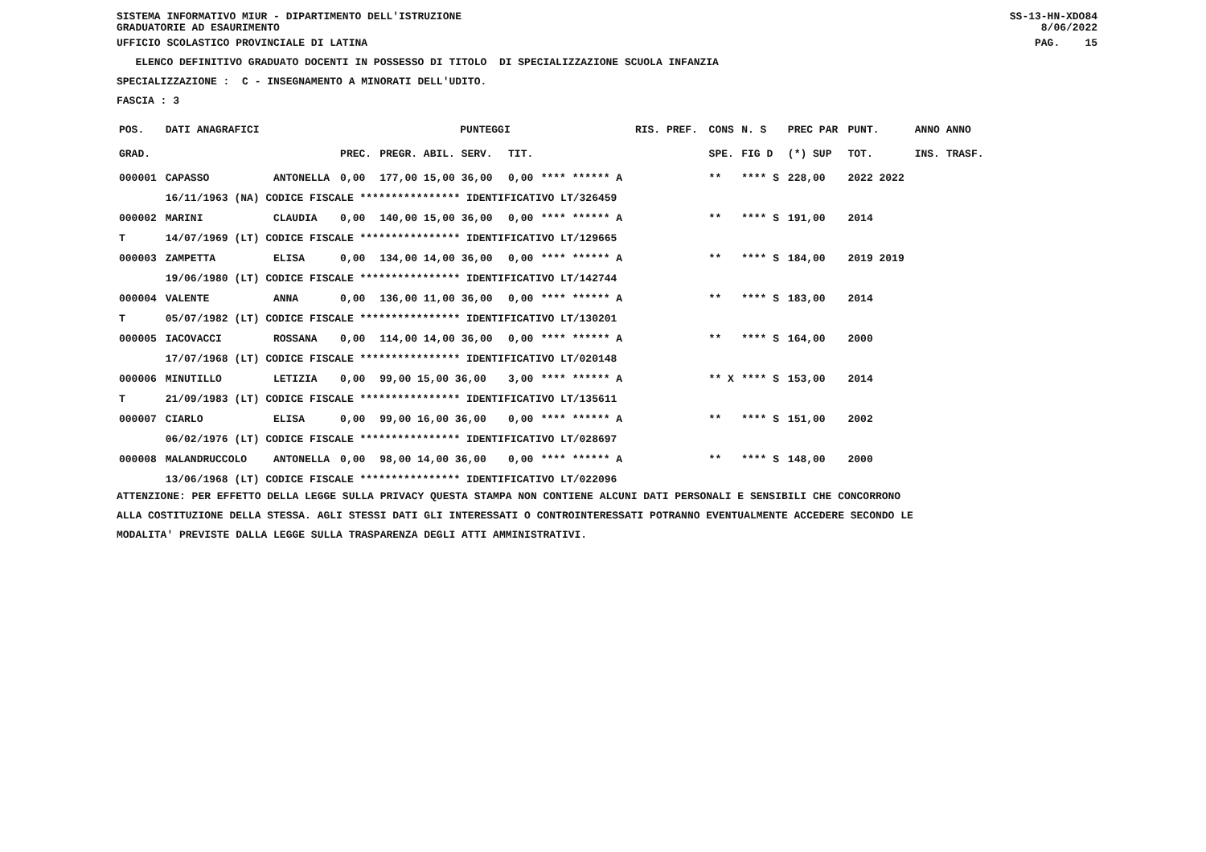SISTEMA INFORMATIVO MIUR - DIPARTIMENTO DELL'ISTRUZIONE
GRADUATORIE AD ESAURIMENTO SS-13-HN-XDO84
8/06/2022
UFFICIO SCOLASTICO PROVINCIALE DI LATINA PAG. 15
ELENCO DEFINITIVO GRADUATO DOCENTI IN POSSESSO DI TITOLO DI SPECIALIZZAZIONE SCUOLA INFANZIA
SPECIALIZZAZIONE : C - INSEGNAMENTO A MINORATI DELL'UDITO.
FASCIA : 3
| POS. | DATI ANAGRAFICI | | PUNTEGGI | | | | RIS. PREF. | CONS | N. S | PREC PAR | PUNT. | ANNO ANNO |
| --- | --- | --- | --- | --- | --- | --- | --- | --- | --- | --- | --- | --- |
| GRAD. | | | PREC. | PREGR. ABIL. SERV. | TIT. | | | SPE. | FIG D | (*) SUP | TOT. | INS. TRASF. |
| 000001 | CAPASSO | ANTONELLA | 0,00 | 177,00 15,00 36,00 | 0,00 | **** ****** A | | ** | **** S | 228,00 | 2022 2022 | |
| | 16/11/1963 (NA) CODICE FISCALE **************** IDENTIFICATIVO LT/326459 | | | | | | | | | | | |
| 000002 | MARINI | CLAUDIA | 0,00 | 140,00 15,00 36,00 | 0,00 | **** ****** A | | ** | **** S | 191,00 | 2014 | |
| T | 14/07/1969 (LT) CODICE FISCALE **************** IDENTIFICATIVO LT/129665 | | | | | | | | | | | |
| 000003 | ZAMPETTA | ELISA | 0,00 | 134,00 14,00 36,00 | 0,00 | **** ****** A | | ** | **** S | 184,00 | 2019 2019 | |
| | 19/06/1980 (LT) CODICE FISCALE **************** IDENTIFICATIVO LT/142744 | | | | | | | | | | | |
| 000004 | VALENTE | ANNA | 0,00 | 136,00 11,00 36,00 | 0,00 | **** ****** A | | ** | **** S | 183,00 | 2014 | |
| T | 05/07/1982 (LT) CODICE FISCALE **************** IDENTIFICATIVO LT/130201 | | | | | | | | | | | |
| 000005 | IACOVACCI | ROSSANA | 0,00 | 114,00 14,00 36,00 | 0,00 | **** ****** A | | ** | **** S | 164,00 | 2000 | |
| | 17/07/1968 (LT) CODICE FISCALE **************** IDENTIFICATIVO LT/020148 | | | | | | | | | | | |
| 000006 | MINUTILLO | LETIZIA | 0,00 | 99,00 15,00 36,00 | 3,00 | **** ****** A | | ** X | **** S | 153,00 | 2014 | |
| T | 21/09/1983 (LT) CODICE FISCALE **************** IDENTIFICATIVO LT/135611 | | | | | | | | | | | |
| 000007 | CIARLO | ELISA | 0,00 | 99,00 16,00 36,00 | 0,00 | **** ****** A | | ** | **** S | 151,00 | 2002 | |
| | 06/02/1976 (LT) CODICE FISCALE **************** IDENTIFICATIVO LT/028697 | | | | | | | | | | | |
| 000008 | MALANDRUCCOLO | ANTONELLA | 0,00 | 98,00 14,00 36,00 | 0,00 | **** ****** A | | ** | **** S | 148,00 | 2000 | |
| | 13/06/1968 (LT) CODICE FISCALE **************** IDENTIFICATIVO LT/022096 | | | | | | | | | | | |
ATTENZIONE: PER EFFETTO DELLA LEGGE SULLA PRIVACY QUESTA STAMPA NON CONTIENE ALCUNI DATI PERSONALI E SENSIBILI CHE CONCORRONO
ALLA COSTITUZIONE DELLA STESSA. AGLI STESSI DATI GLI INTERESSATI O CONTROINTERESSATI POTRANNO EVENTUALMENTE ACCEDERE SECONDO LE
MODALITA' PREVISTE DALLA LEGGE SULLA TRASPARENZA DEGLI ATTI AMMINISTRATIVI.